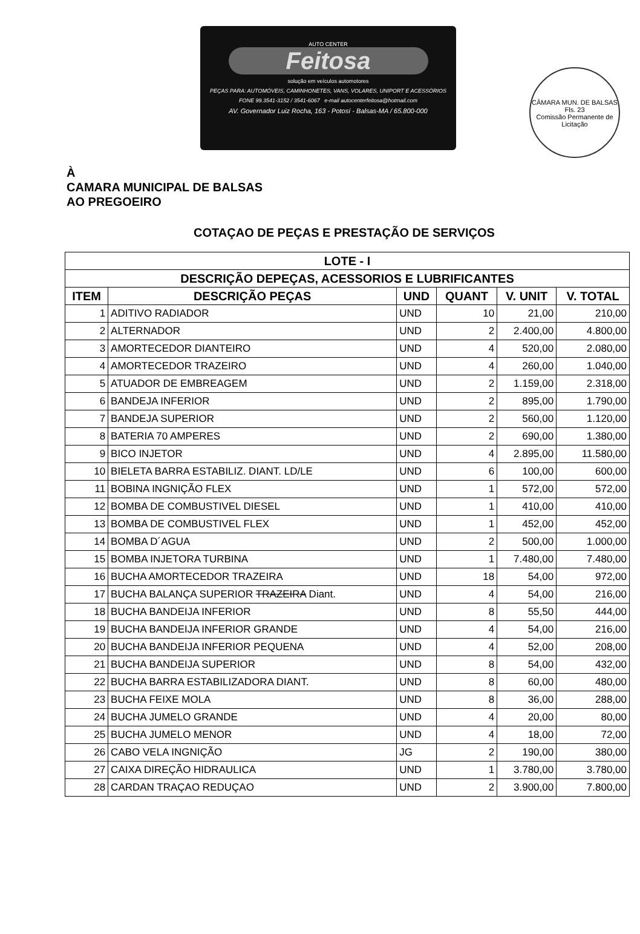AUTO CENTER
Feitosa
solução em veículos automotores
PEÇAS PARA: AUTOMÓVEIS, CAMINHONETES, VANS, VOLARES, UNIPORT E ACESSÓRIOS
FONE 99.3541-3152 / 3541-6067 e-mail autocenterfeitosa@hotmail.com
AV. Governador Luiz Rocha, 163 - Potosí - Balsas-MA / 65.800-000
CÂMARA MUN. DE BALSAS
Fls. 23
Comissão Permanente de Licitação
À
CAMARA MUNICIPAL DE BALSAS
AO PREGOEIRO
COTAÇAO DE PEÇAS E PRESTAÇÃO DE SERVIÇOS
| LOTE - I | | | | | |
| --- | --- | --- | --- | --- | --- |
| DESCRIÇÃO DEPEÇAS, ACESSORIOS E LUBRIFICANTES | | | | | |
| ITEM | DESCRIÇÃO PEÇAS | UND | QUANT | V. UNIT | V. TOTAL |
| 1 | ADITIVO RADIADOR | UND | 10 | 21,00 | 210,00 |
| 2 | ALTERNADOR | UND | 2 | 2.400,00 | 4.800,00 |
| 3 | AMORTECEDOR DIANTEIRO | UND | 4 | 520,00 | 2.080,00 |
| 4 | AMORTECEDOR TRAZEIRO | UND | 4 | 260,00 | 1.040,00 |
| 5 | ATUADOR DE EMBREAGEM | UND | 2 | 1.159,00 | 2.318,00 |
| 6 | BANDEJA INFERIOR | UND | 2 | 895,00 | 1.790,00 |
| 7 | BANDEJA SUPERIOR | UND | 2 | 560,00 | 1.120,00 |
| 8 | BATERIA 70 AMPERES | UND | 2 | 690,00 | 1.380,00 |
| 9 | BICO INJETOR | UND | 4 | 2.895,00 | 11.580,00 |
| 10 | BIELETA BARRA ESTABILIZ. DIANT. LD/LE | UND | 6 | 100,00 | 600,00 |
| 11 | BOBINA INGNIÇÃO FLEX | UND | 1 | 572,00 | 572,00 |
| 12 | BOMBA DE COMBUSTIVEL DIESEL | UND | 1 | 410,00 | 410,00 |
| 13 | BOMBA DE COMBUSTIVEL FLEX | UND | 1 | 452,00 | 452,00 |
| 14 | BOMBA D´AGUA | UND | 2 | 500,00 | 1.000,00 |
| 15 | BOMBA INJETORA TURBINA | UND | 1 | 7.480,00 | 7.480,00 |
| 16 | BUCHA AMORTECEDOR TRAZEIRA | UND | 18 | 54,00 | 972,00 |
| 17 | BUCHA BALANÇA SUPERIOR TRAZEIRA Diant. | UND | 4 | 54,00 | 216,00 |
| 18 | BUCHA BANDEIJA INFERIOR | UND | 8 | 55,50 | 444,00 |
| 19 | BUCHA BANDEIJA INFERIOR GRANDE | UND | 4 | 54,00 | 216,00 |
| 20 | BUCHA BANDEIJA INFERIOR PEQUENA | UND | 4 | 52,00 | 208,00 |
| 21 | BUCHA BANDEIJA SUPERIOR | UND | 8 | 54,00 | 432,00 |
| 22 | BUCHA BARRA ESTABILIZADORA DIANT. | UND | 8 | 60,00 | 480,00 |
| 23 | BUCHA FEIXE MOLA | UND | 8 | 36,00 | 288,00 |
| 24 | BUCHA JUMELO GRANDE | UND | 4 | 20,00 | 80,00 |
| 25 | BUCHA JUMELO MENOR | UND | 4 | 18,00 | 72,00 |
| 26 | CABO VELA INGNIÇÃO | JG | 2 | 190,00 | 380,00 |
| 27 | CAIXA DIREÇÃO HIDRAULICA | UND | 1 | 3.780,00 | 3.780,00 |
| 28 | CARDAN TRAÇAO REDUÇAO | UND | 2 | 3.900,00 | 7.800,00 |